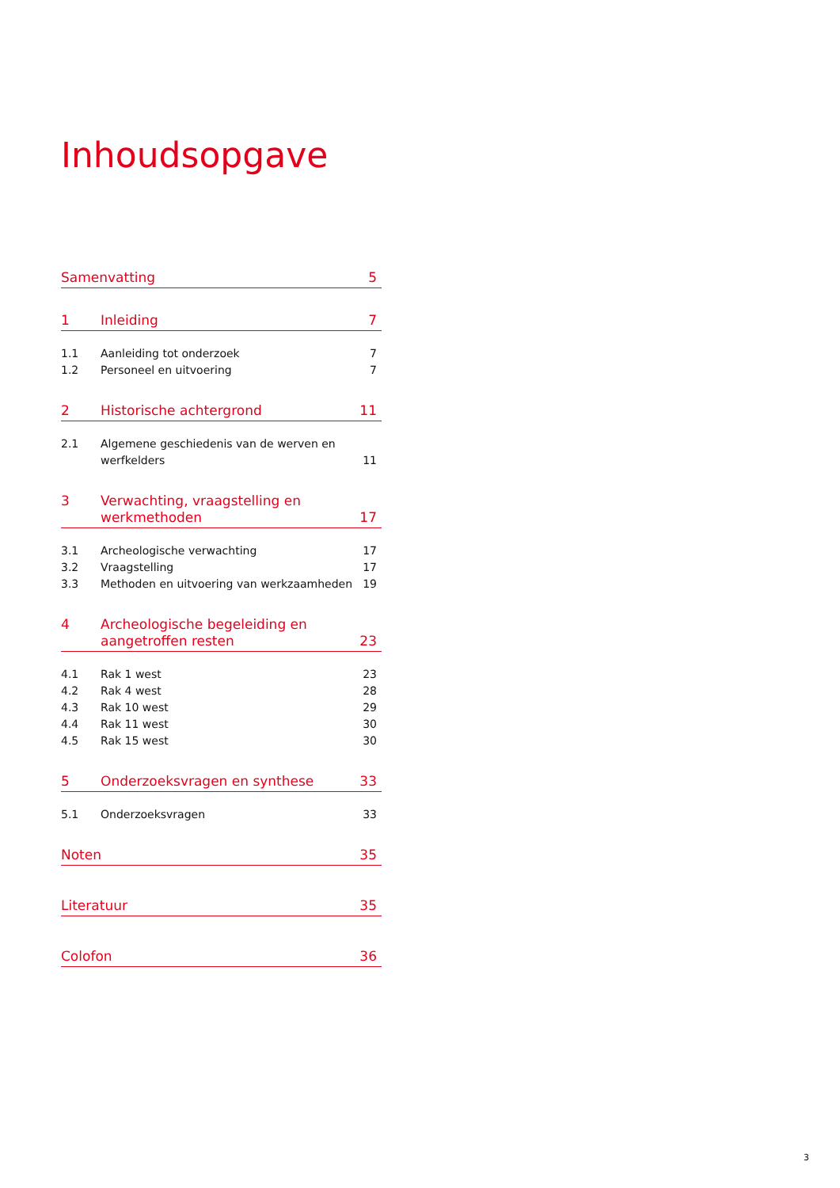Inhoudsopgave
Samenvatting 5
1 Inleiding 7
1.1 Aanleiding tot onderzoek 7
1.2 Personeel en uitvoering 7
2 Historische achtergrond 11
2.1 Algemene geschiedenis van de werven en werfkelders 11
3 Verwachting, vraagstelling en werkmethoden 17
3.1 Archeologische verwachting 17
3.2 Vraagstelling 17
3.3 Methoden en uitvoering van werkzaamheden 19
4 Archeologische begeleiding en aangetroffen resten 23
4.1 Rak 1 west 23
4.2 Rak 4 west 28
4.3 Rak 10 west 29
4.4 Rak 11 west 30
4.5 Rak 15 west 30
5 Onderzoeksvragen en synthese 33
5.1 Onderzoeksvragen 33
Noten 35
Literatuur 35
Colofon 36
3